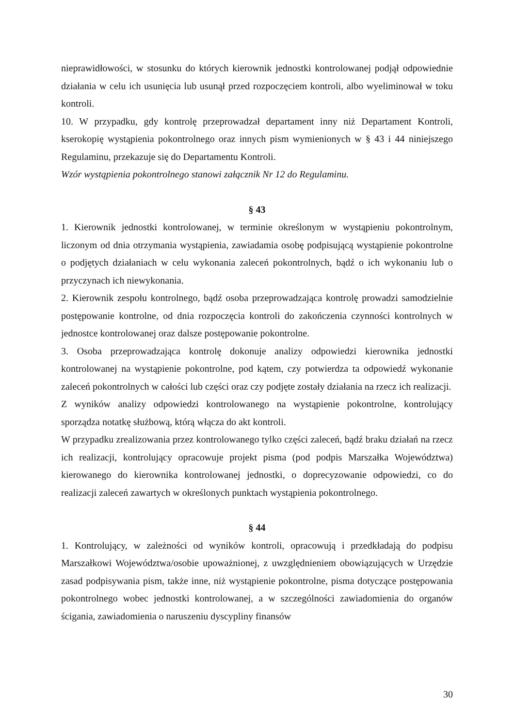nieprawidłowości, w stosunku do których kierownik jednostki kontrolowanej podjął odpowiednie działania w celu ich usunięcia lub usunął przed rozpoczęciem kontroli, albo wyeliminował w toku kontroli.
10. W przypadku, gdy kontrolę przeprowadzał departament inny niż Departament Kontroli, kserokopię wystąpienia pokontrolnego oraz innych pism wymienionych w § 43 i 44 niniejszego Regulaminu, przekazuje się do Departamentu Kontroli.
Wzór wystąpienia pokontrolnego stanowi załącznik Nr 12 do Regulaminu.
§ 43
1. Kierownik jednostki kontrolowanej, w terminie określonym w wystąpieniu pokontrolnym, liczonym od dnia otrzymania wystąpienia, zawiadamia osobę podpisującą wystąpienie pokontrolne o podjętych działaniach w celu wykonania zaleceń pokontrolnych, bądź o ich wykonaniu lub o przyczynach ich niewykonania.
2. Kierownik zespołu kontrolnego, bądź osoba przeprowadzająca kontrolę prowadzi samodzielnie postępowanie kontrolne, od dnia rozpoczęcia kontroli do zakończenia czynności kontrolnych w jednostce kontrolowanej oraz dalsze postępowanie pokontrolne.
3. Osoba przeprowadzająca kontrolę dokonuje analizy odpowiedzi kierownika jednostki kontrolowanej na wystąpienie pokontrolne, pod kątem, czy potwierdza ta odpowiedź wykonanie zaleceń pokontrolnych w całości lub części oraz czy podjęte zostały działania na rzecz ich realizacji.
Z wyników analizy odpowiedzi kontrolowanego na wystąpienie pokontrolne, kontrolujący sporządza notatkę służbową, którą włącza do akt kontroli.
W przypadku zrealizowania przez kontrolowanego tylko części zaleceń, bądź braku działań na rzecz ich realizacji, kontrolujący opracowuje projekt pisma (pod podpis Marszałka Województwa) kierowanego do kierownika kontrolowanej jednostki, o doprecyzowanie odpowiedzi, co do realizacji zaleceń zawartych w określonych punktach wystąpienia pokontrolnego.
§ 44
1. Kontrolujący, w zależności od wyników kontroli, opracowują i przedkładają do podpisu Marszałkowi Województwa/osobie upoważnionej, z uwzględnieniem obowiązujących w Urzędzie zasad podpisywania pism, także inne, niż wystąpienie pokontrolne, pisma dotyczące postępowania pokontrolnego wobec jednostki kontrolowanej, a w szczególności zawiadomienia do organów ścigania, zawiadomienia o naruszeniu dyscypliny finansów
30